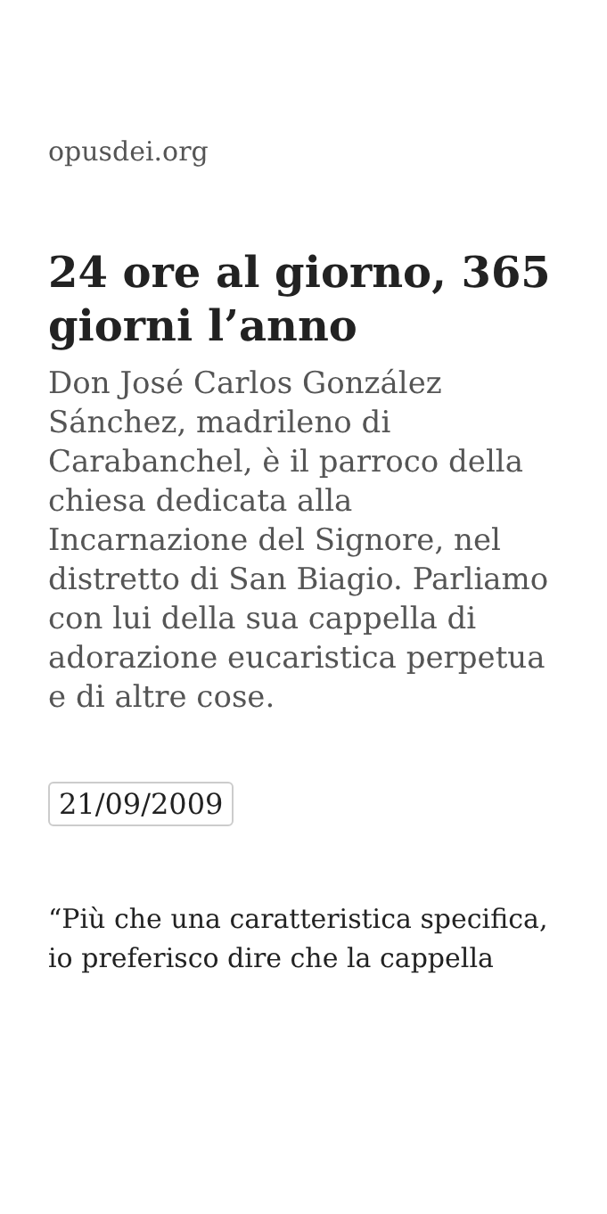opusdei.org
24 ore al giorno, 365 giorni l’anno
Don José Carlos González Sánchez, madrileno di Carabanchel, è il parroco della chiesa dedicata alla Incarnazione del Signore, nel distretto di San Biagio. Parliamo con lui della sua cappella di adorazione eucaristica perpetua e di altre cose.
21/09/2009
“Più che una caratteristica specifica, io preferisco dire che la cappella